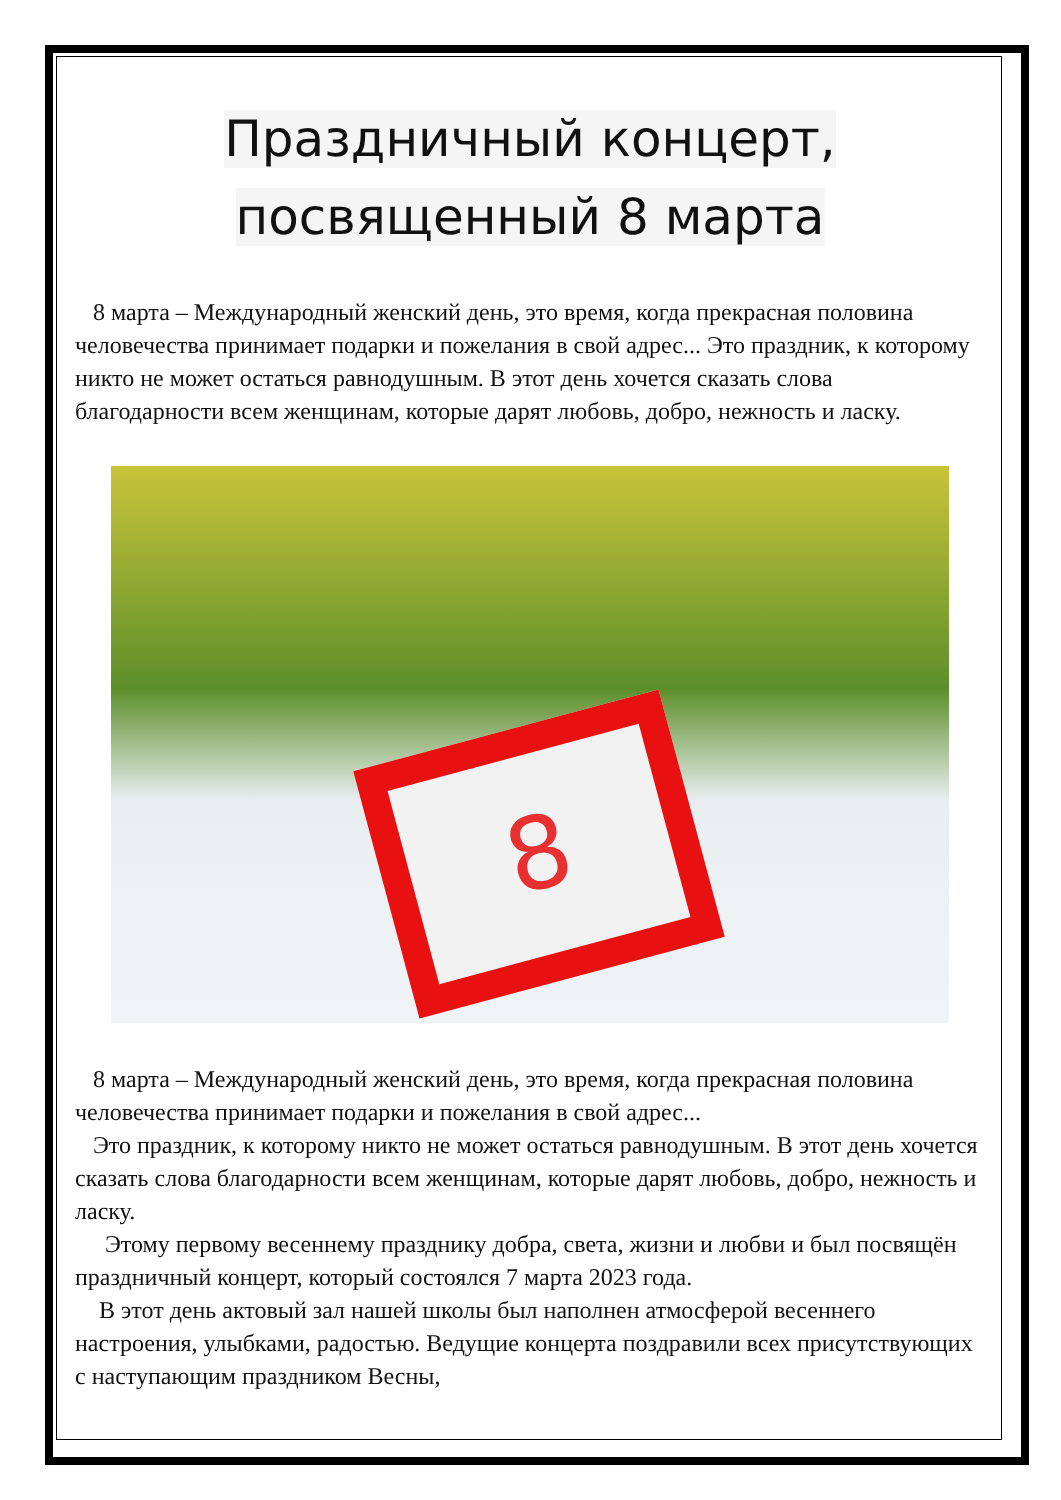Праздничный концерт,
посвященный 8 марта
8 марта – Международный женский день, это время, когда прекрасная половина человечества принимает подарки и пожелания в свой адрес... Это праздник, к которому никто не может остаться равнодушным. В этот день хочется сказать слова благодарности всем женщинам, которые дарят любовь, добро, нежность и ласку.
8
8 марта – Международный женский день, это время, когда прекрасная половина человечества принимает подарки и пожелания в свой адрес...
Это праздник, к которому никто не может остаться равнодушным. В этот день хочется сказать слова благодарности всем женщинам, которые дарят любовь, добро, нежность и ласку.
Этому первому весеннему празднику добра, света, жизни и любви и был посвящён праздничный концерт, который состоялся 7 марта 2023 года.
В этот день актовый зал нашей школы был наполнен атмосферой весеннего настроения, улыбками, радостью. Ведущие концерта поздравили всех присутствующих с наступающим праздником Весны,